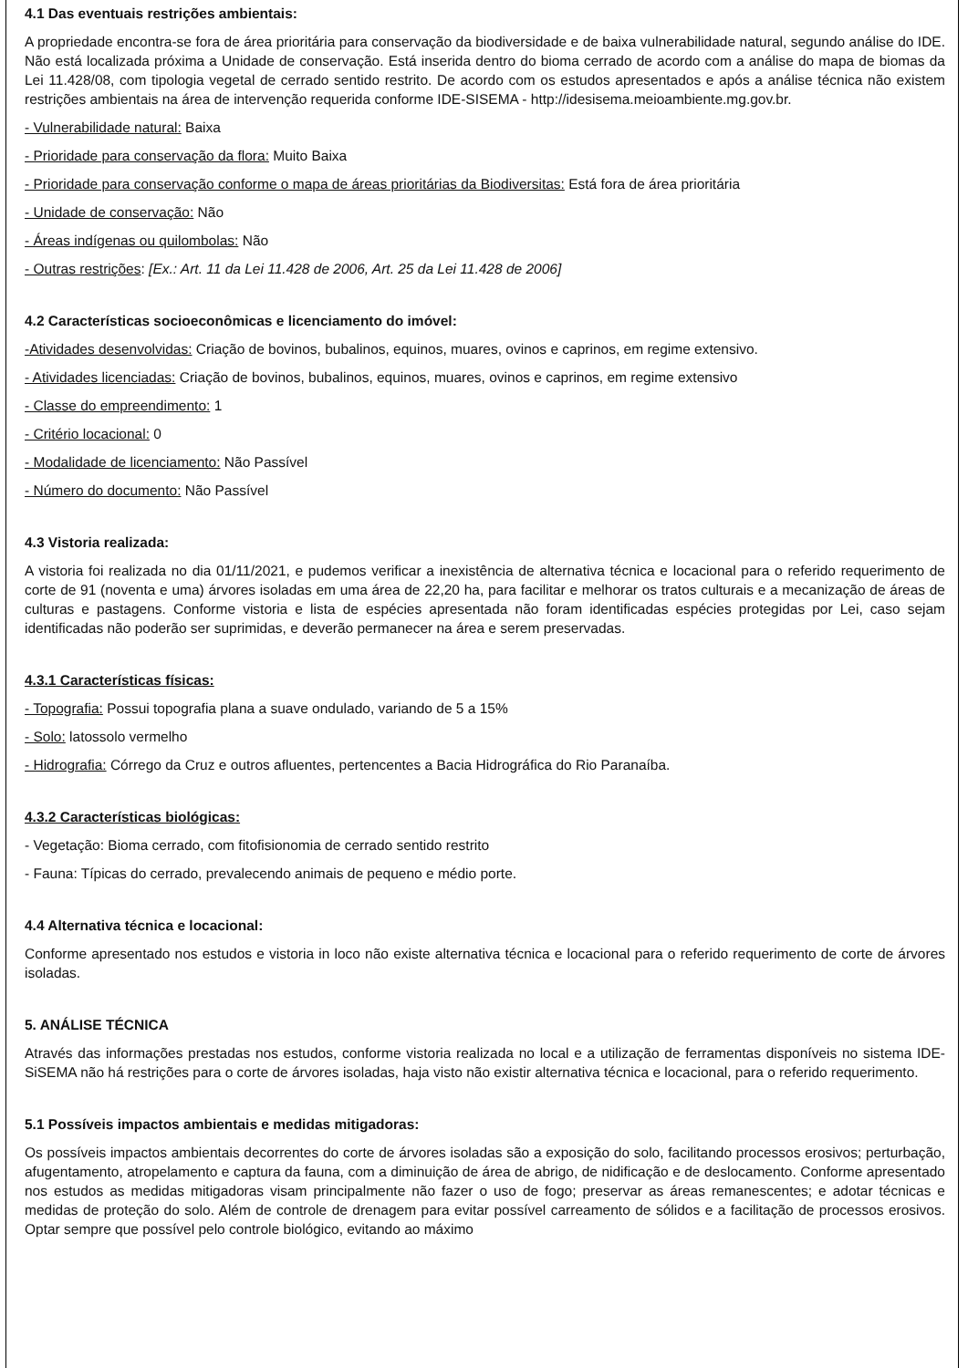4.1 Das eventuais restrições ambientais:
A propriedade encontra-se fora de área prioritária para conservação da biodiversidade e de baixa vulnerabilidade natural, segundo análise do IDE. Não está localizada próxima a Unidade de conservação. Está inserida dentro do bioma cerrado de acordo com a análise do mapa de biomas da Lei 11.428/08, com tipologia vegetal de cerrado sentido restrito. De acordo com os estudos apresentados e após a análise técnica não existem restrições ambientais na área de intervenção requerida conforme IDE-SISEMA - http://idesisema.meioambiente.mg.gov.br.
- Vulnerabilidade natural: Baixa
- Prioridade para conservação da flora: Muito Baixa
- Prioridade para conservação conforme o mapa de áreas prioritárias da Biodiversitas: Está fora de área prioritária
- Unidade de conservação: Não
- Áreas indígenas ou quilombolas: Não
- Outras restrições: [Ex.: Art. 11 da Lei 11.428 de 2006, Art. 25 da Lei 11.428 de 2006]
4.2 Características socioeconômicas e licenciamento do imóvel:
-Atividades desenvolvidas: Criação de bovinos, bubalinos, equinos, muares, ovinos e caprinos, em regime extensivo.
- Atividades licenciadas: Criação de bovinos, bubalinos, equinos, muares, ovinos e caprinos, em regime extensivo
- Classe do empreendimento: 1
- Critério locacional: 0
- Modalidade de licenciamento: Não Passível
- Número do documento: Não Passível
4.3 Vistoria realizada:
A vistoria foi realizada no dia 01/11/2021, e pudemos verificar a inexistência de alternativa técnica e locacional para o referido requerimento de corte de 91 (noventa e uma) árvores isoladas em uma área de 22,20 ha, para facilitar e melhorar os tratos culturais e a mecanização de áreas de culturas e pastagens. Conforme vistoria e lista de espécies apresentada não foram identificadas espécies protegidas por Lei, caso sejam identificadas não poderão ser suprimidas, e deverão permanecer na área e serem preservadas.
4.3.1 Características físicas:
- Topografia: Possui topografia plana a suave ondulado, variando de 5 a 15%
- Solo: latossolo vermelho
- Hidrografia: Córrego da Cruz e outros afluentes, pertencentes a Bacia Hidrográfica do Rio Paranaíba.
4.3.2 Características biológicas:
- Vegetação: Bioma cerrado, com fitofisionomia de cerrado sentido restrito
- Fauna: Típicas do cerrado, prevalecendo animais de pequeno e médio porte.
4.4 Alternativa técnica e locacional:
Conforme apresentado nos estudos e vistoria in loco não existe alternativa técnica e locacional para o referido requerimento de corte de árvores isoladas.
5. ANÁLISE TÉCNICA
Através das informações prestadas nos estudos, conforme vistoria realizada no local e a utilização de ferramentas disponíveis no sistema IDE-SiSEMA não há restrições para o corte de árvores isoladas, haja visto não existir alternativa técnica e locacional, para o referido requerimento.
5.1 Possíveis impactos ambientais e medidas mitigadoras:
Os possíveis impactos ambientais decorrentes do corte de árvores isoladas são a exposição do solo, facilitando processos erosivos; perturbação, afugentamento, atropelamento e captura da fauna, com a diminuição de área de abrigo, de nidificação e de deslocamento. Conforme apresentado nos estudos as medidas mitigadoras visam principalmente não fazer o uso de fogo; preservar as áreas remanescentes; e adotar técnicas e medidas de proteção do solo. Além de controle de drenagem para evitar possível carreamento de sólidos e a facilitação de processos erosivos. Optar sempre que possível pelo controle biológico, evitando ao máximo